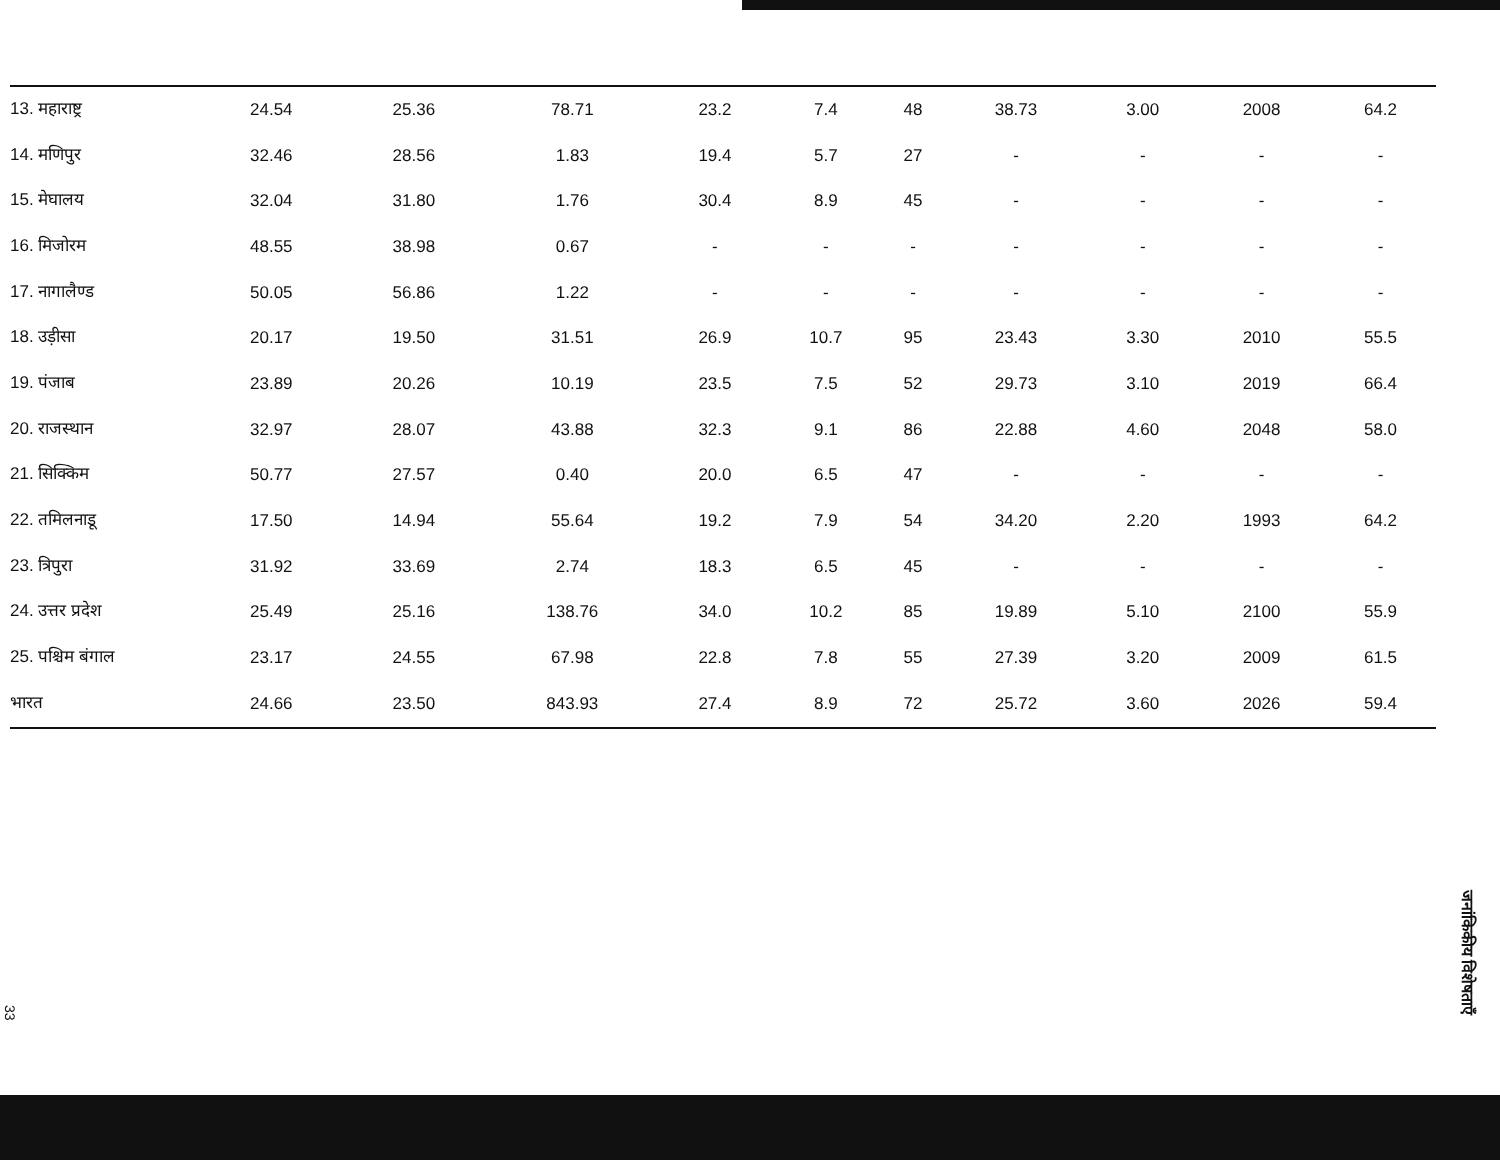| 13. महाराष्ट्र | 24.54 | 25.36 | 78.71 | 23.2 | 7.4 | 48 | 38.73 | 3.00 | 2008 | 64.2 |
| 14. मणिपुर | 32.46 | 28.56 | 1.83 | 19.4 | 5.7 | 27 | - | - | - | - |
| 15. मेघालय | 32.04 | 31.80 | 1.76 | 30.4 | 8.9 | 45 | - | - | - | - |
| 16. मिजोरम | 48.55 | 38.98 | 0.67 | - | - | - | - | - | - | - |
| 17. नागालैण्ड | 50.05 | 56.86 | 1.22 | - | - | - | - | - | - | - |
| 18. उड़ीसा | 20.17 | 19.50 | 31.51 | 26.9 | 10.7 | 95 | 23.43 | 3.30 | 2010 | 55.5 |
| 19. पंजाब | 23.89 | 20.26 | 10.19 | 23.5 | 7.5 | 52 | 29.73 | 3.10 | 2019 | 66.4 |
| 20. राजस्थान | 32.97 | 28.07 | 43.88 | 32.3 | 9.1 | 86 | 22.88 | 4.60 | 2048 | 58.0 |
| 21. सिक्किम | 50.77 | 27.57 | 0.40 | 20.0 | 6.5 | 47 | - | - | - | - |
| 22. तमिलनाडू | 17.50 | 14.94 | 55.64 | 19.2 | 7.9 | 54 | 34.20 | 2.20 | 1993 | 64.2 |
| 23. त्रिपुरा | 31.92 | 33.69 | 2.74 | 18.3 | 6.5 | 45 | - | - | - | - |
| 24. उत्तर प्रदेश | 25.49 | 25.16 | 138.76 | 34.0 | 10.2 | 85 | 19.89 | 5.10 | 2100 | 55.9 |
| 25. पश्चिम बंगाल | 23.17 | 24.55 | 67.98 | 22.8 | 7.8 | 55 | 27.39 | 3.20 | 2009 | 61.5 |
| भारत | 24.66 | 23.50 | 843.93 | 27.4 | 8.9 | 72 | 25.72 | 3.60 | 2026 | 59.4 |
जनांकिकीय विशेषताएँ
33